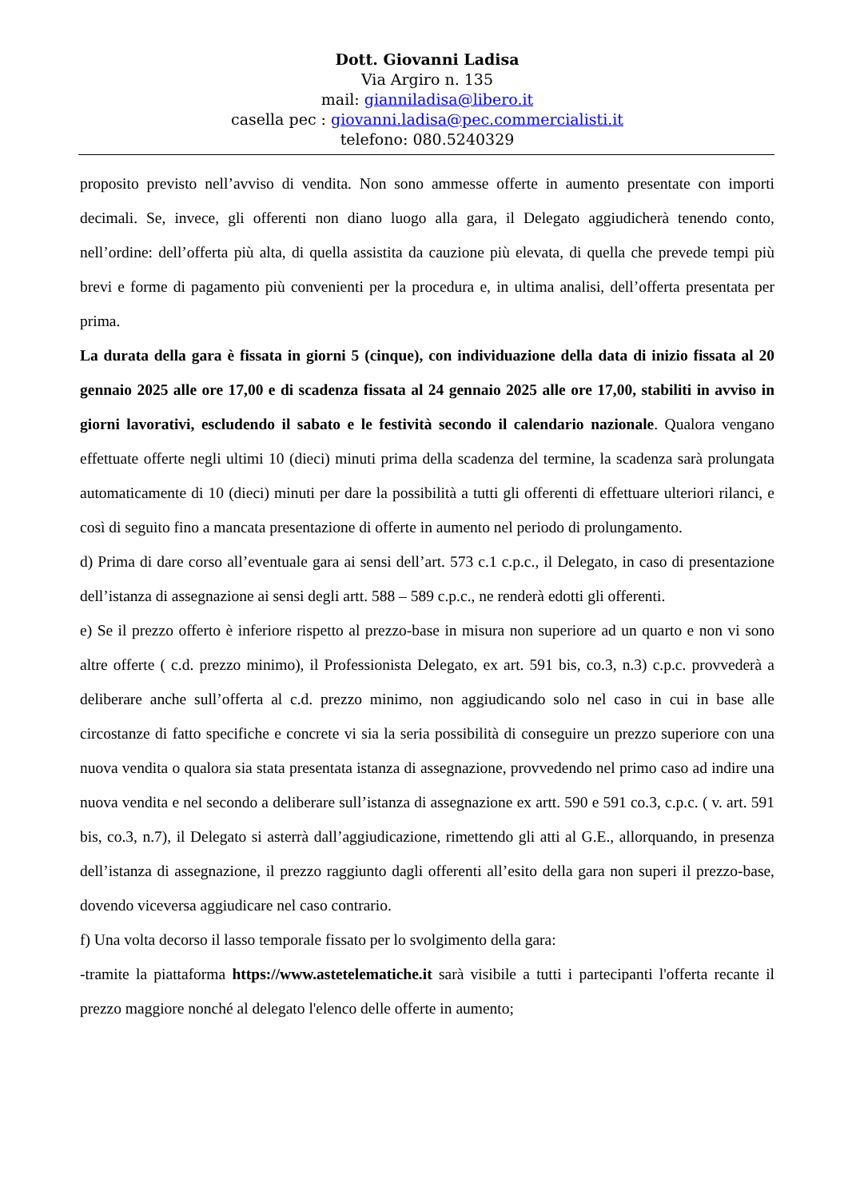Dott. Giovanni Ladisa
Via Argiro n. 135
mail: gianniladisa@libero.it
casella pec : giovanni.ladisa@pec.commercialisti.it
telefono: 080.5240329
proposito previsto nell’avviso di vendita. Non sono ammesse offerte in aumento presentate con importi decimali. Se, invece, gli offerenti non diano luogo alla gara, il Delegato aggiudicherà tenendo conto, nell’ordine: dell’offerta più alta, di quella assistita da cauzione più elevata, di quella che prevede tempi più brevi e forme di pagamento più convenienti per la procedura e, in ultima analisi, dell’offerta presentata per prima.
La durata della gara è fissata in giorni 5 (cinque), con individuazione della data di inizio fissata al 20 gennaio 2025 alle ore 17,00 e di scadenza fissata al 24 gennaio 2025 alle ore 17,00, stabiliti in avviso in giorni lavorativi, escludendo il sabato e le festività secondo il calendario nazionale. Qualora vengano effettuate offerte negli ultimi 10 (dieci) minuti prima della scadenza del termine, la scadenza sarà prolungata automaticamente di 10 (dieci) minuti per dare la possibilità a tutti gli offerenti di effettuare ulteriori rilanci, e così di seguito fino a mancata presentazione di offerte in aumento nel periodo di prolungamento.
d) Prima di dare corso all’eventuale gara ai sensi dell’art. 573 c.1 c.p.c., il Delegato, in caso di presentazione dell’istanza di assegnazione ai sensi degli artt. 588 – 589 c.p.c., ne renderà edotti gli offerenti.
e) Se il prezzo offerto è inferiore rispetto al prezzo-base in misura non superiore ad un quarto e non vi sono altre offerte ( c.d. prezzo minimo), il Professionista Delegato, ex art. 591 bis, co.3, n.3) c.p.c. provvederà a deliberare anche sull’offerta al c.d. prezzo minimo, non aggiudicando solo nel caso in cui in base alle circostanze di fatto specifiche e concrete vi sia la seria possibilità di conseguire un prezzo superiore con una nuova vendita o qualora sia stata presentata istanza di assegnazione, provvedendo nel primo caso ad indire una nuova vendita e nel secondo a deliberare sull’istanza di assegnazione ex artt. 590 e 591 co.3, c.p.c. ( v. art. 591 bis, co.3, n.7), il Delegato si asterrà dall’aggiudicazione, rimettendo gli atti al G.E., allorquando, in presenza dell’istanza di assegnazione, il prezzo raggiunto dagli offerenti all’esito della gara non superi il prezzo-base, dovendo viceversa aggiudicare nel caso contrario.
f) Una volta decorso il lasso temporale fissato per lo svolgimento della gara:
-tramite la piattaforma https://www.astetelematiche.it sarà visibile a tutti i partecipanti l'offerta recante il prezzo maggiore nonché al delegato l'elenco delle offerte in aumento;